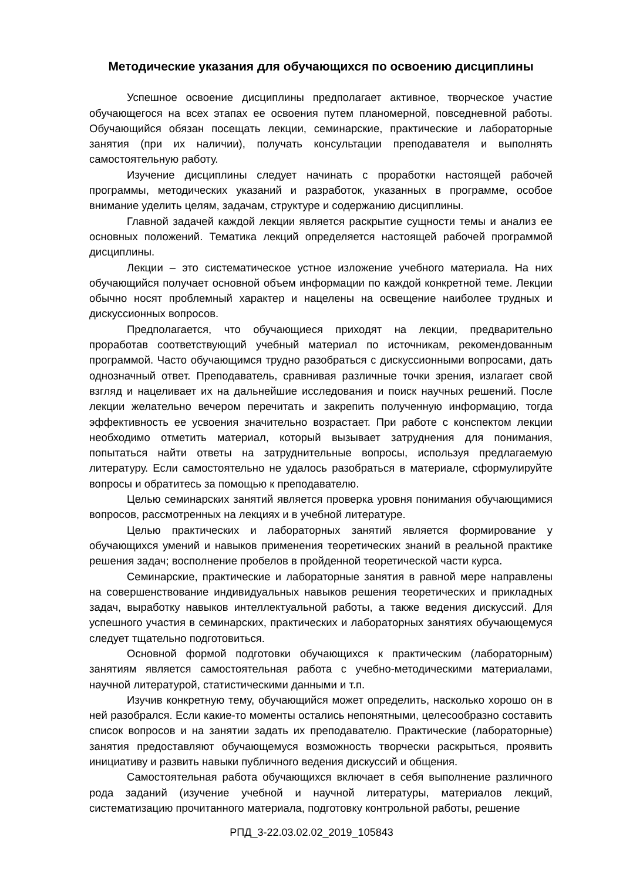Методические указания для обучающихся по освоению дисциплины
Успешное освоение дисциплины предполагает активное, творческое участие обучающегося на всех этапах ее освоения путем планомерной, повседневной работы. Обучающийся обязан посещать лекции, семинарские, практические и лабораторные занятия (при их наличии), получать консультации преподавателя и выполнять самостоятельную работу.
Изучение дисциплины следует начинать с проработки настоящей рабочей программы, методических указаний и разработок, указанных в программе, особое внимание уделить целям, задачам, структуре и содержанию дисциплины.
Главной задачей каждой лекции является раскрытие сущности темы и анализ ее основных положений. Тематика лекций определяется настоящей рабочей программой дисциплины.
Лекции – это систематическое устное изложение учебного материала. На них обучающийся получает основной объем информации по каждой конкретной теме. Лекции обычно носят проблемный характер и нацелены на освещение наиболее трудных и дискуссионных вопросов.
Предполагается, что обучающиеся приходят на лекции, предварительно проработав соответствующий учебный материал по источникам, рекомендованным программой. Часто обучающимся трудно разобраться с дискуссионными вопросами, дать однозначный ответ. Преподаватель, сравнивая различные точки зрения, излагает свой взгляд и нацеливает их на дальнейшие исследования и поиск научных решений. После лекции желательно вечером перечитать и закрепить полученную информацию, тогда эффективность ее усвоения значительно возрастает. При работе с конспектом лекции необходимо отметить материал, который вызывает затруднения для понимания, попытаться найти ответы на затруднительные вопросы, используя предлагаемую литературу. Если самостоятельно не удалось разобраться в материале, сформулируйте вопросы и обратитесь за помощью к преподавателю.
Целью семинарских занятий является проверка уровня понимания обучающимися вопросов, рассмотренных на лекциях и в учебной литературе.
Целью практических и лабораторных занятий является формирование у обучающихся умений и навыков применения теоретических знаний в реальной практике решения задач; восполнение пробелов в пройденной теоретической части курса.
Семинарские, практические и лабораторные занятия в равной мере направлены на совершенствование индивидуальных навыков решения теоретических и прикладных задач, выработку навыков интеллектуальной работы, а также ведения дискуссий. Для успешного участия в семинарских, практических и лабораторных занятиях обучающемуся следует тщательно подготовиться.
Основной формой подготовки обучающихся к практическим (лабораторным) занятиям является самостоятельная работа с учебно-методическими материалами, научной литературой, статистическими данными и т.п.
Изучив конкретную тему, обучающийся может определить, насколько хорошо он в ней разобрался. Если какие-то моменты остались непонятными, целесообразно составить список вопросов и на занятии задать их преподавателю. Практические (лабораторные) занятия предоставляют обучающемуся возможность творчески раскрыться, проявить инициативу и развить навыки публичного ведения дискуссий и общения.
Самостоятельная работа обучающихся включает в себя выполнение различного рода заданий (изучение учебной и научной литературы, материалов лекций, систематизацию прочитанного материала, подготовку контрольной работы, решение
РПД_3-22.03.02.02_2019_105843